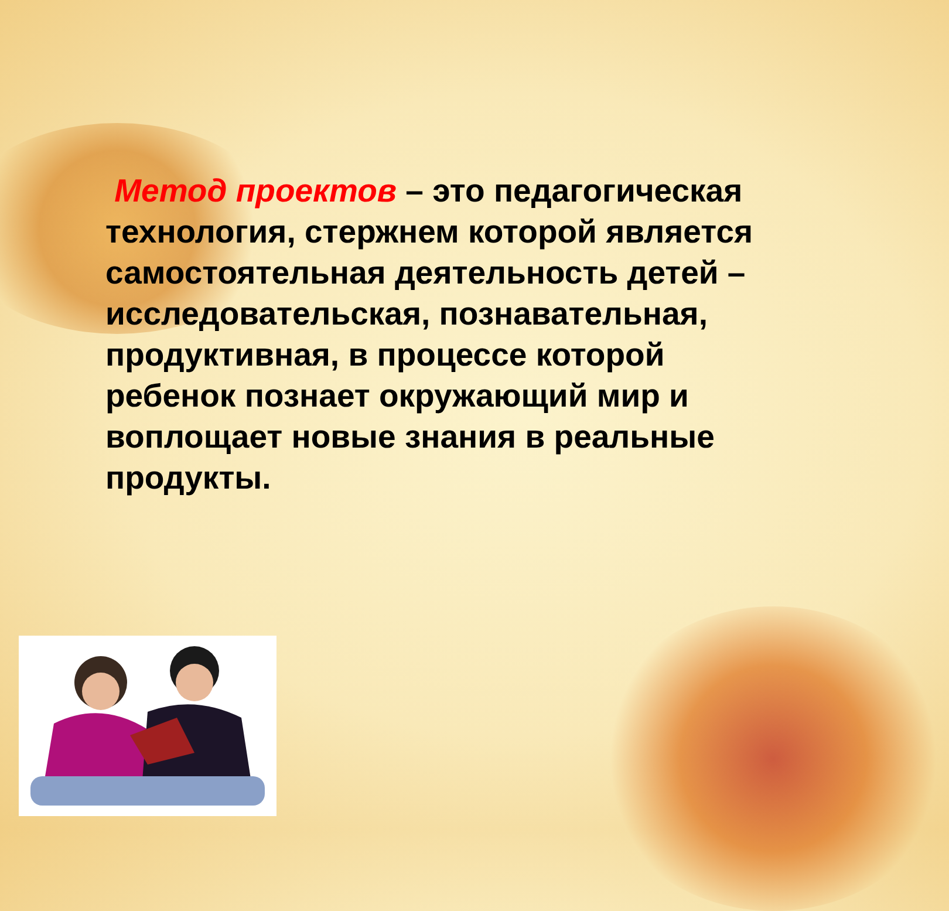Метод проектов – это педагогическая технология, стержнем которой является самостоятельная деятельность детей – исследовательская, познавательная, продуктивная, в процессе которой ребенок познает окружающий мир и воплощает новые знания в реальные продукты.